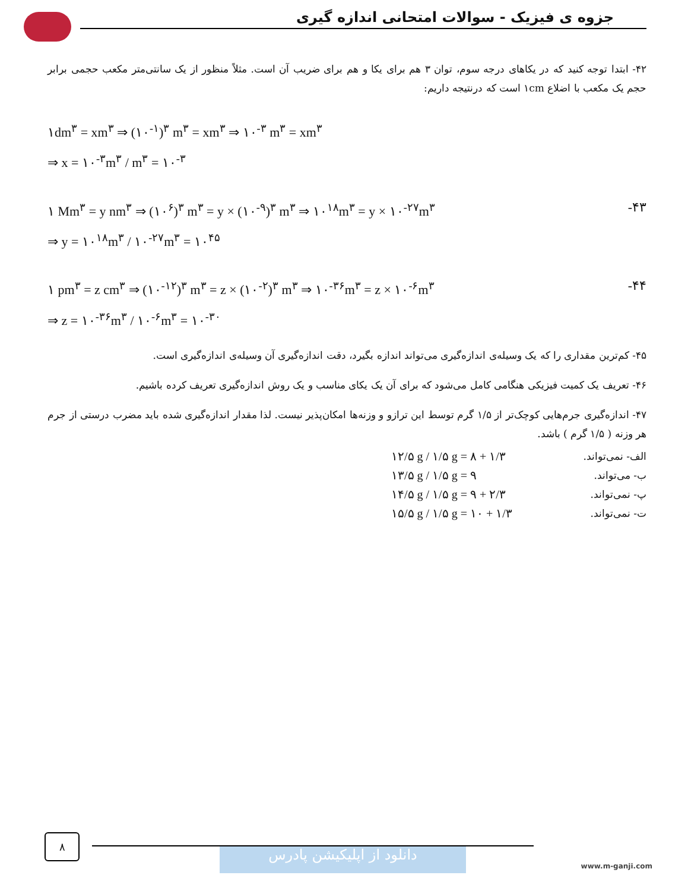جزوه ی فیزیک - سوالات امتحانی اندازه گیری
۴۲- ابتدا توجه کنید که در یکاهای درجه سوم، توان ۳ هم برای یکا و هم برای ضریب آن است. مثلاً منظور از یک سانتی‌متر مکعب حجمی برابر حجم یک مکعب با اضلاع ۱cm است که درنتیجه داریم:
۱dm<sup>۳</sup> = xm<sup>۳</sup> ⇒ (۱۰<sup>-۱</sup>)<sup>۳</sup> m<sup>۳</sup> = xm<sup>۳</sup> ⇒ ۱۰<sup>-۳</sup> m<sup>۳</sup> = xm<sup>۳</sup>
⇒ x = ۱۰<sup>-۳</sup>m<sup>۳</sup> / m<sup>۳</sup> = ۱۰<sup>-۳</sup>
۱ Mm<sup>۳</sup> = y nm<sup>۳</sup> ⇒ (۱۰<sup>۶</sup>)<sup>۳</sup> m<sup>۳</sup> = y × (۱۰<sup>-۹</sup>)<sup>۳</sup> m<sup>۳</sup> ⇒ ۱۰<sup>۱۸</sup>m<sup>۳</sup> = y × ۱۰<sup>-۲۷</sup>m<sup>۳</sup>
⇒ y = ۱۰<sup>۱۸</sup>m<sup>۳</sup> / ۱۰<sup>-۲۷</sup>m<sup>۳</sup> = ۱۰<sup>۴۵</sup> -۴۳
۱ pm<sup>۳</sup> = z cm<sup>۳</sup> ⇒ (۱۰<sup>-۱۲</sup>)<sup>۳</sup> m<sup>۳</sup> = z × (۱۰<sup>-۲</sup>)<sup>۳</sup> m<sup>۳</sup> ⇒ ۱۰<sup>-۳۶</sup>m<sup>۳</sup> = z × ۱۰<sup>-۶</sup>m<sup>۳</sup>
⇒ z = ۱۰<sup>-۳۶</sup>m<sup>۳</sup> / ۱۰<sup>-۶</sup>m<sup>۳</sup> = ۱۰<sup>-۳۰</sup> -۴۴
۴۵- کم‌ترین مقداری را که یک وسیله‌ی اندازه‌گیری می‌تواند اندازه بگیرد، دقت اندازه‌گیری آن وسیله‌ی اندازه‌گیری است.
۴۶- تعریف یک کمیت فیزیکی هنگامی کامل می‌شود که برای آن یک یکای مناسب و یک روش اندازه‌گیری تعریف کرده باشیم.
۴۷- اندازه‌گیری جرم‌هایی کوچک‌تر از ۱/۵ گرم توسط این ترازو و وزنه‌ها امکان‌پذیر نیست. لذا مقدار اندازه‌گیری شده باید مضرب درستی از جرم هر وزنه ( ۱/۵ گرم ) باشد.
الف- نمی‌تواند. ۱۲/۵ g / ۱/۵ g = ۸ + ۱/۳
ب- می‌تواند. ۱۳/۵ g / ۱/۵ g = ۹
پ- نمی‌تواند. ۱۴/۵ g / ۱/۵ g = ۹ + ۲/۳
ت- نمی‌تواند. ۱۵/۵ g / ۱/۵ g = ۱۰ + ۱/۳
۸
دانلود از اپلیکیشن پادرس www.m-ganji.com